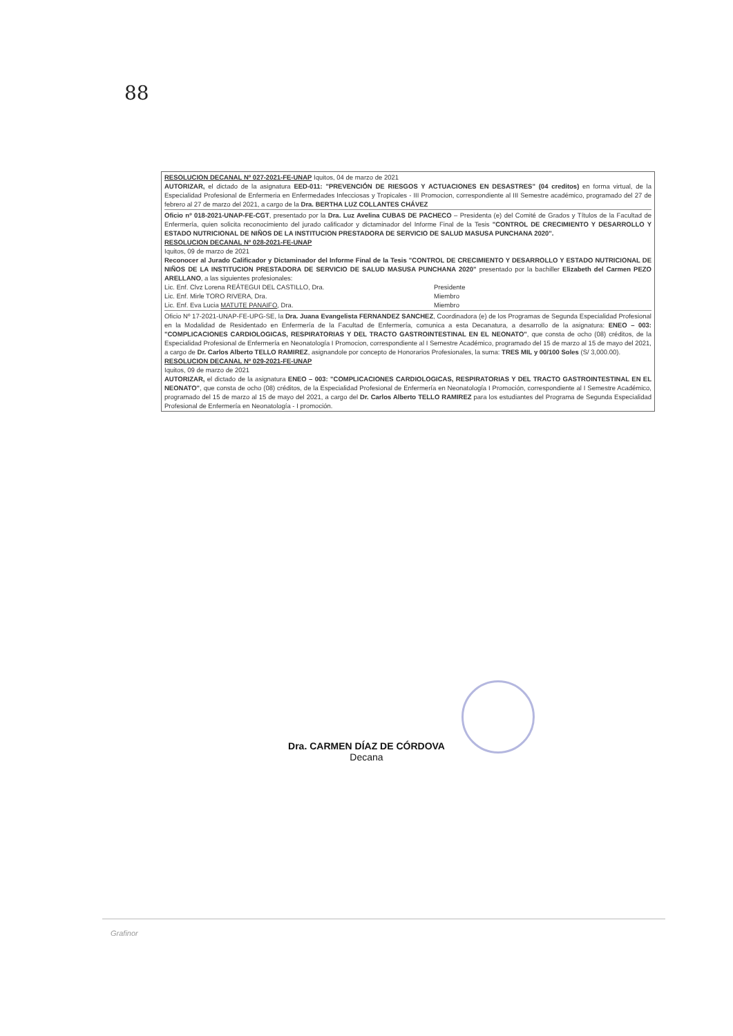88
RESOLUCION DECANAL Nº 027-2021-FE-UNAP Iquitos, 04 de marzo de 2021
AUTORIZAR, el dictado de la asignatura EED-011: "PREVENCIÓN DE RIESGOS Y ACTUACIONES EN DESASTRES" (04 creditos) en forma virtual, de la Especialidad Profesional de Enfermeria en Enfermedades Infecciosas y Tropicales - III Promocion, correspondiente al III Semestre académico, programado del 27 de febrero al 27 de marzo del 2021, a cargo de la Dra. BERTHA LUZ COLLANTES CHÁVEZ
Oficio nº 018-2021-UNAP-FE-CGT, presentado por la Dra. Luz Avelina CUBAS DE PACHECO – Presidenta (e) del Comité de Grados y Títulos de la Facultad de Enfermería, quien solicita reconocimiento del jurado calificador y dictaminador del Informe Final de la Tesis "CONTROL DE CRECIMIENTO Y DESARROLLO Y ESTADO NUTRICIONAL DE NIÑOS DE LA INSTITUCION PRESTADORA DE SERVICIO DE SALUD MASUSA PUNCHANA 2020".
RESOLUCION DECANAL Nº 028-2021-FE-UNAP
Iquitos, 09 de marzo de 2021
Reconocer al Jurado Calificador y Dictaminador del Informe Final de la Tesis "CONTROL DE CRECIMIENTO Y DESARROLLO Y ESTADO NUTRICIONAL DE NIÑOS DE LA INSTITUCION PRESTADORA DE SERVICIO DE SALUD MASUSA PUNCHANA 2020" presentado por la bachiller Elizabeth del Carmen PEZO ARELLANO, a las siguientes profesionales:
Lic. Enf. Clvz Lorena REÁTEGUI DEL CASTILLO, Dra. Presidente
Lic. Enf. Mirle TORO RIVERA, Dra. Miembro
Lic. Enf. Eva Lucia MATUTE PANAIFO, Dra. Miembro
Oficio Nº 17-2021-UNAP-FE-UPG-SE, la Dra. Juana Evangelista FERNANDEZ SANCHEZ, Coordinadora (e) de los Programas de Segunda Especialidad Profesional en la Modalidad de Residentado en Enfermería de la Facultad de Enfermería, comunica a esta Decanatura, a desarrollo de la asignatura: ENEO – 003: "COMPLICACIONES CARDIOLOGICAS, RESPIRATORIAS Y DEL TRACTO GASTROINTESTINAL EN EL NEONATO", que consta de ocho (08) créditos, de la Especialidad Profesional de Enfermería en Neonatología I Promocion, correspondiente al I Semestre Académico, programado del 15 de marzo al 15 de mayo del 2021, a cargo de Dr. Carlos Alberto TELLO RAMIREZ, asignandole por concepto de Honorarios Profesionales, la suma: TRES MIL y 00/100 Soles (S/ 3,000.00).
RESOLUCION DECANAL Nº 029-2021-FE-UNAP
Iquitos, 09 de marzo de 2021
AUTORIZAR, el dictado de la asignatura ENEO – 003: "COMPLICACIONES CARDIOLOGICAS, RESPIRATORIAS Y DEL TRACTO GASTROINTESTINAL EN EL NEONATO", que consta de ocho (08) créditos, de la Especialidad Profesional de Enfermería en Neonatología I Promoción, correspondiente al I Semestre Académico, programado del 15 de marzo al 15 de mayo del 2021, a cargo del Dr. Carlos Alberto TELLO RAMIREZ para los estudiantes del Programa de Segunda Especialidad Profesional de Enfermería en Neonatología - I promoción.
Dra. CARMEN DÍAZ DE CÓRDOVA
Decana
Grafinor